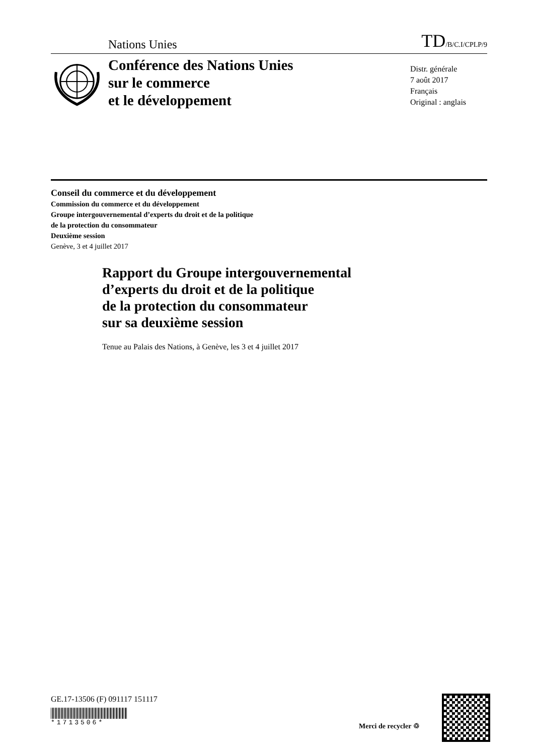Nations Unies TD/B/C.I/CPLP/9
Conférence des Nations Unies
sur le commerce
et le développement
Distr. générale
7 août 2017
Français
Original : anglais
Conseil du commerce et du développement
Commission du commerce et du développement
Groupe intergouvernemental d’experts du droit et de la politique
de la protection du consommateur
Deuxième session
Genève, 3 et 4 juillet 2017
Rapport du Groupe intergouvernemental
d’experts du droit et de la politique
de la protection du consommateur
sur sa deuxième session
Tenue au Palais des Nations, à Genève, les 3 et 4 juillet 2017
GE.17-13506 (F) 091117 151117
*1713506*
Merci de recycler ♲